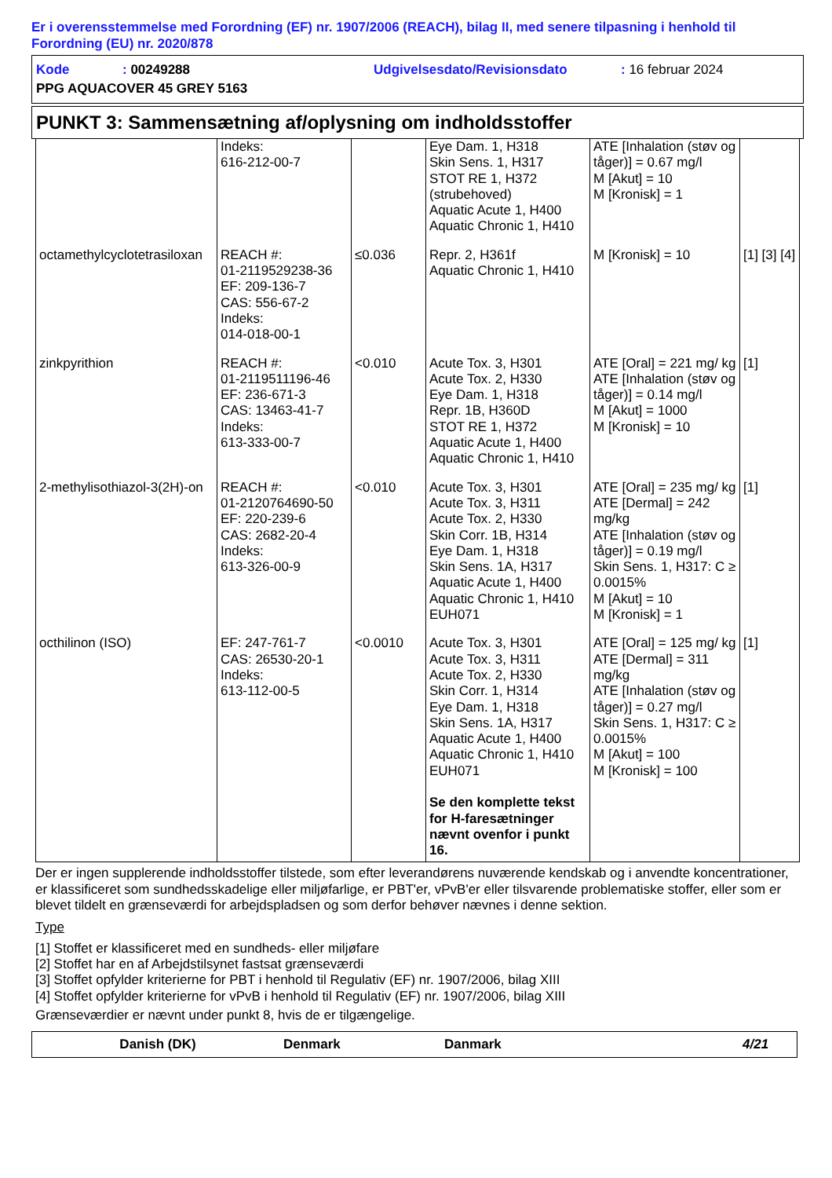Er i overensstemmelse med Forordning (EF) nr. 1907/2006 (REACH), bilag II, med senere tilpasning i henhold til Forordning (EU) nr. 2020/878
Kode: 00249288 Udgivelsesdato/Revisionsdato: 16 februar 2024
PPG AQUACOVER 45 GREY 5163
PUNKT 3: Sammensætning af/oplysning om indholdsstoffer
| | Indeks: 616-212-00-7 | | Eye Dam. 1, H318 Skin Sens. 1, H317 STOT RE 1, H372 (strubehoved) Aquatic Acute 1, H400 Aquatic Chronic 1, H410 | ATE [Inhalation (støv og tåger)] = 0.67 mg/l M [Akut] = 10 M [Kronisk] = 1 | |
| octamethylcyclotetrasiloxan | REACH #: 01-2119529238-36 EF: 209-136-7 CAS: 556-67-2 Indeks: 014-018-00-1 | ≤0.036 | Repr. 2, H361f Aquatic Chronic 1, H410 | M [Kronisk] = 10 | [1] [3] [4] |
| zinkpyrithion | REACH #: 01-2119511196-46 EF: 236-671-3 CAS: 13463-41-7 Indeks: 613-333-00-7 | <0.010 | Acute Tox. 3, H301 Acute Tox. 2, H330 Eye Dam. 1, H318 Repr. 1B, H360D STOT RE 1, H372 Aquatic Acute 1, H400 Aquatic Chronic 1, H410 | ATE [Oral] = 221 mg/ kg ATE [Inhalation (støv og tåger)] = 0.14 mg/l M [Akut] = 1000 M [Kronisk] = 10 | [1] |
| 2-methylisothiazol-3(2H)-on | REACH #: 01-2120764690-50 EF: 220-239-6 CAS: 2682-20-4 Indeks: 613-326-00-9 | <0.010 | Acute Tox. 3, H301 Acute Tox. 3, H311 Acute Tox. 2, H330 Skin Corr. 1B, H314 Eye Dam. 1, H318 Skin Sens. 1A, H317 Aquatic Acute 1, H400 Aquatic Chronic 1, H410 EUH071 | ATE [Oral] = 235 mg/ kg ATE [Dermal] = 242 mg/kg ATE [Inhalation (støv og tåger)] = 0.19 mg/l Skin Sens. 1, H317: C ≥ 0.0015% M [Akut] = 10 M [Kronisk] = 1 | [1] |
| octhilinon (ISO) | EF: 247-761-7 CAS: 26530-20-1 Indeks: 613-112-00-5 | <0.0010 | Acute Tox. 3, H301 Acute Tox. 3, H311 Acute Tox. 2, H330 Skin Corr. 1, H314 Eye Dam. 1, H318 Skin Sens. 1A, H317 Aquatic Acute 1, H400 Aquatic Chronic 1, H410 EUH071 Se den komplette tekst for H-faresætninger nævnt ovenfor i punkt 16. | ATE [Oral] = 125 mg/ kg ATE [Dermal] = 311 mg/kg ATE [Inhalation (støv og tåger)] = 0.27 mg/l Skin Sens. 1, H317: C ≥ 0.0015% M [Akut] = 100 M [Kronisk] = 100 | [1] |
Der er ingen supplerende indholdsstoffer tilstede, som efter leverandørens nuværende kendskab og i anvendte koncentrationer, er klassificeret som sundhedsskadelige eller miljøfarlige, er PBT'er, vPvB'er eller tilsvarende problematiske stoffer, eller som er blevet tildelt en grænseværdi for arbejdspladsen og som derfor behøver nævnes i denne sektion.
Type
[1] Stoffet er klassificeret med en sundheds- eller miljøfare
[2] Stoffet har en af Arbejdstilsynet fastsat grænseværdi
[3] Stoffet opfylder kriterierne for PBT i henhold til Regulativ (EF) nr. 1907/2006, bilag XIII
[4] Stoffet opfylder kriterierne for vPvB i henhold til Regulativ (EF) nr. 1907/2006, bilag XIII
Grænseværdier er nævnt under punkt 8, hvis de er tilgængelige.
Danish (DK) Denmark Danmark 4/21